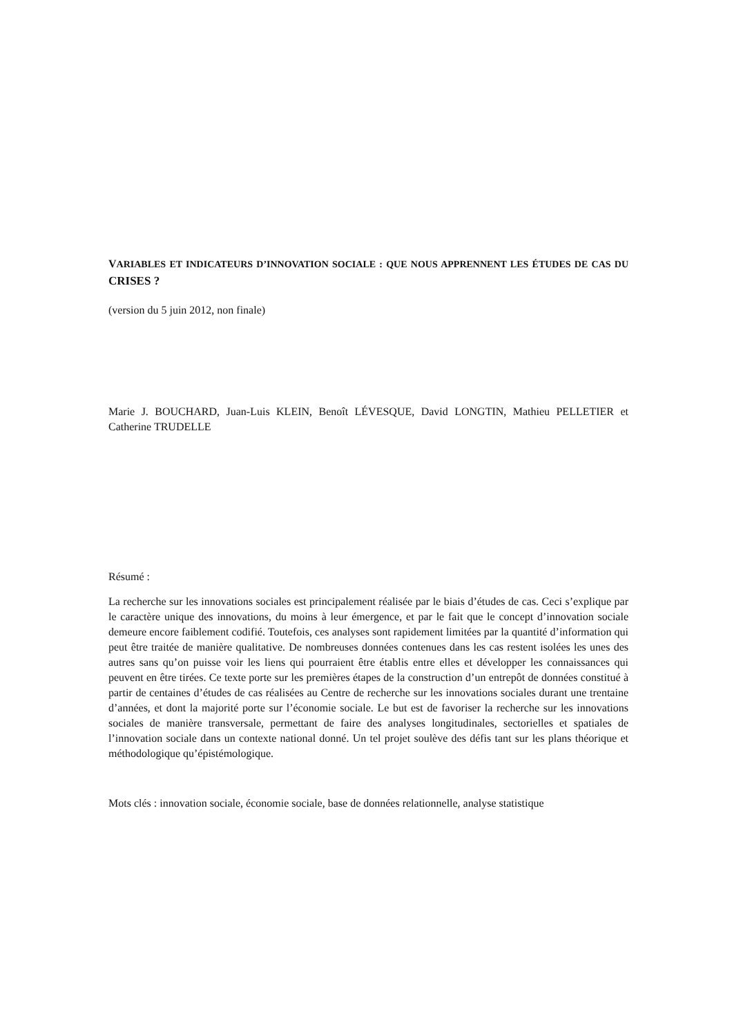VARIABLES ET INDICATEURS D’INNOVATION SOCIALE : QUE NOUS APPRENNENT LES ÉTUDES DE CAS DU CRISES ?
(version du 5 juin 2012, non finale)
Marie J. BOUCHARD, Juan-Luis KLEIN, Benoît LÉVESQUE, David LONGTIN, Mathieu PELLETIER et Catherine TRUDELLE
Résumé :
La recherche sur les innovations sociales est principalement réalisée par le biais d’études de cas. Ceci s’explique par le caractère unique des innovations, du moins à leur émergence, et par le fait que le concept d’innovation sociale demeure encore faiblement codifié. Toutefois, ces analyses sont rapidement limitées par la quantité d’information qui peut être traitée de manière qualitative. De nombreuses données contenues dans les cas restent isolées les unes des autres sans qu’on puisse voir les liens qui pourraient être établis entre elles et développer les connaissances qui peuvent en être tirées. Ce texte porte sur les premières étapes de la construction d’un entrepôt de données constitué à partir de centaines d’études de cas réalisées au Centre de recherche sur les innovations sociales durant une trentaine d’années, et dont la majorité porte sur l’économie sociale. Le but est de favoriser la recherche sur les innovations sociales de manière transversale, permettant de faire des analyses longitudinales, sectorielles et spatiales de l’innovation sociale dans un contexte national donné. Un tel projet soulève des défis tant sur les plans théorique et méthodologique qu’épistémologique.
Mots clés : innovation sociale, économie sociale, base de données relationnelle, analyse statistique